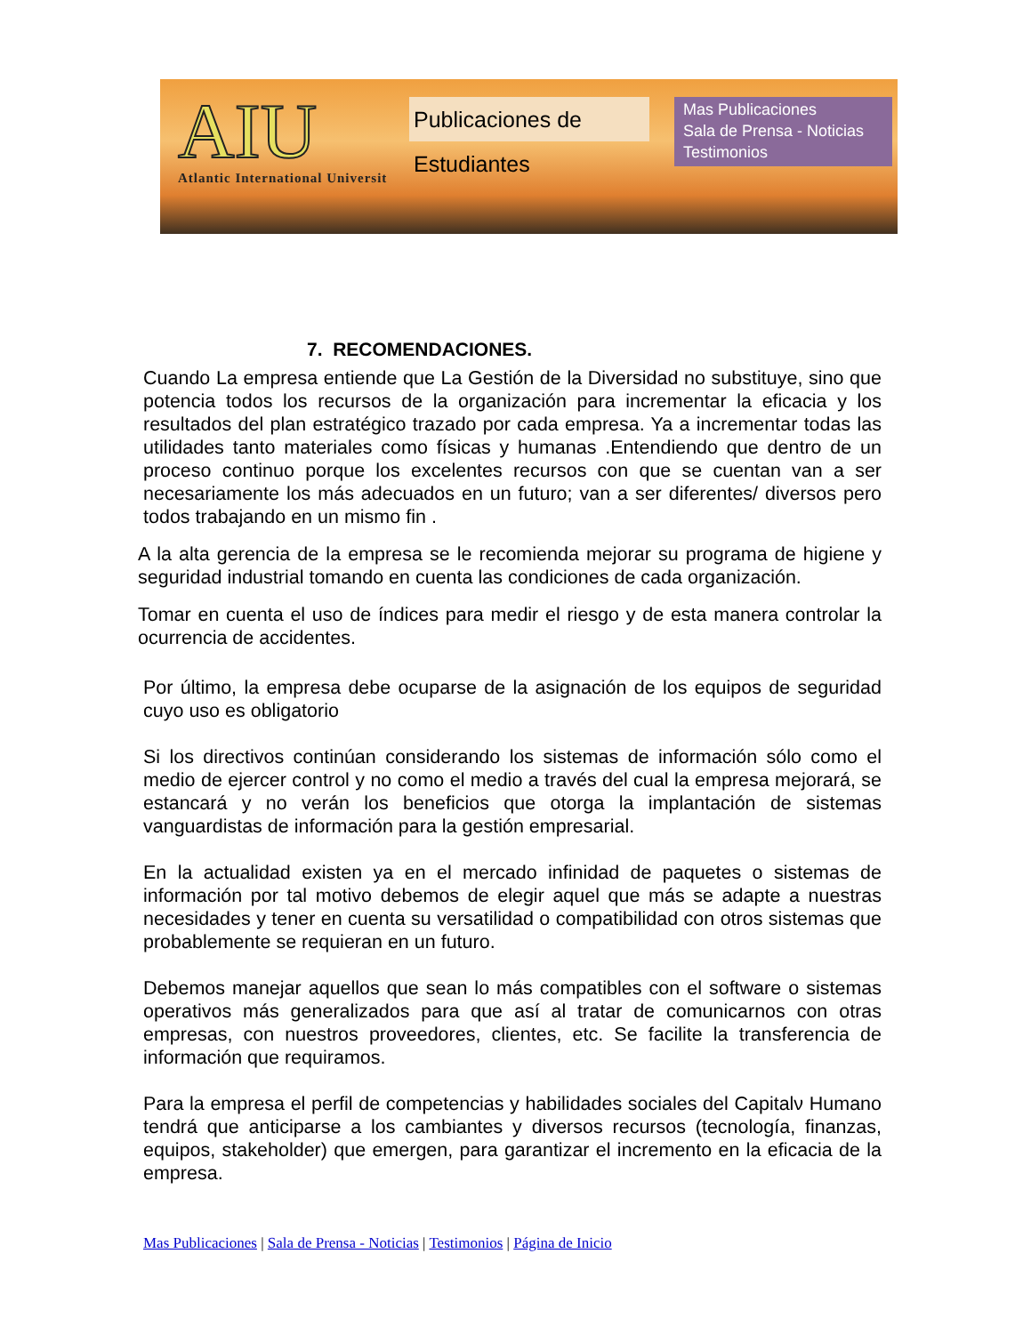AIU
Atlantic International Universit
Publicaciones de Estudiantes
Mas Publicaciones
Sala de Prensa - Noticias
Testimonios
7. RECOMENDACIONES.
Cuando La empresa entiende que La Gestión de la Diversidad no substituye, sino que potencia todos los recursos de la organización para incrementar la eficacia y los resultados del plan estratégico trazado por cada empresa. Ya a incrementar todas las utilidades tanto materiales como físicas y humanas .Entendiendo que dentro de un proceso continuo porque los excelentes recursos con que se cuentan van a ser necesariamente los más adecuados en un futuro; van a ser diferentes/ diversos pero todos trabajando en un mismo fin .
A la alta gerencia de la empresa se le recomienda mejorar su programa de higiene y seguridad industrial tomando en cuenta las condiciones de cada organización.
Tomar en cuenta el uso de índices para medir el riesgo y de esta manera controlar la ocurrencia de accidentes.
Por último, la empresa debe ocuparse de la asignación de los equipos de seguridad cuyo uso es obligatorio
Si los directivos continúan considerando los sistemas de información sólo como el medio de ejercer control y no como el medio a través del cual la empresa mejorará, se estancará y no verán los beneficios que otorga la implantación de sistemas vanguardistas de información para la gestión empresarial.
En la actualidad existen ya en el mercado infinidad de paquetes o sistemas de información por tal motivo debemos de elegir aquel que más se adapte a nuestras necesidades y tener en cuenta su versatilidad o compatibilidad con otros sistemas que probablemente se requieran en un futuro.
Debemos manejar aquellos que sean lo más compatibles con el software o sistemas operativos más generalizados para que así al tratar de comunicarnos con otras empresas, con nuestros proveedores, clientes, etc. Se facilite la transferencia de información que requiramos.
Para la empresa el perfil de competencias y habilidades sociales del Capitalν Humano tendrá que anticiparse a los cambiantes y diversos recursos (tecnología, finanzas, equipos, stakeholder) que emergen, para garantizar el incremento en la eficacia de la empresa.
Mas Publicaciones | Sala de Prensa - Noticias | Testimonios | Página de Inicio